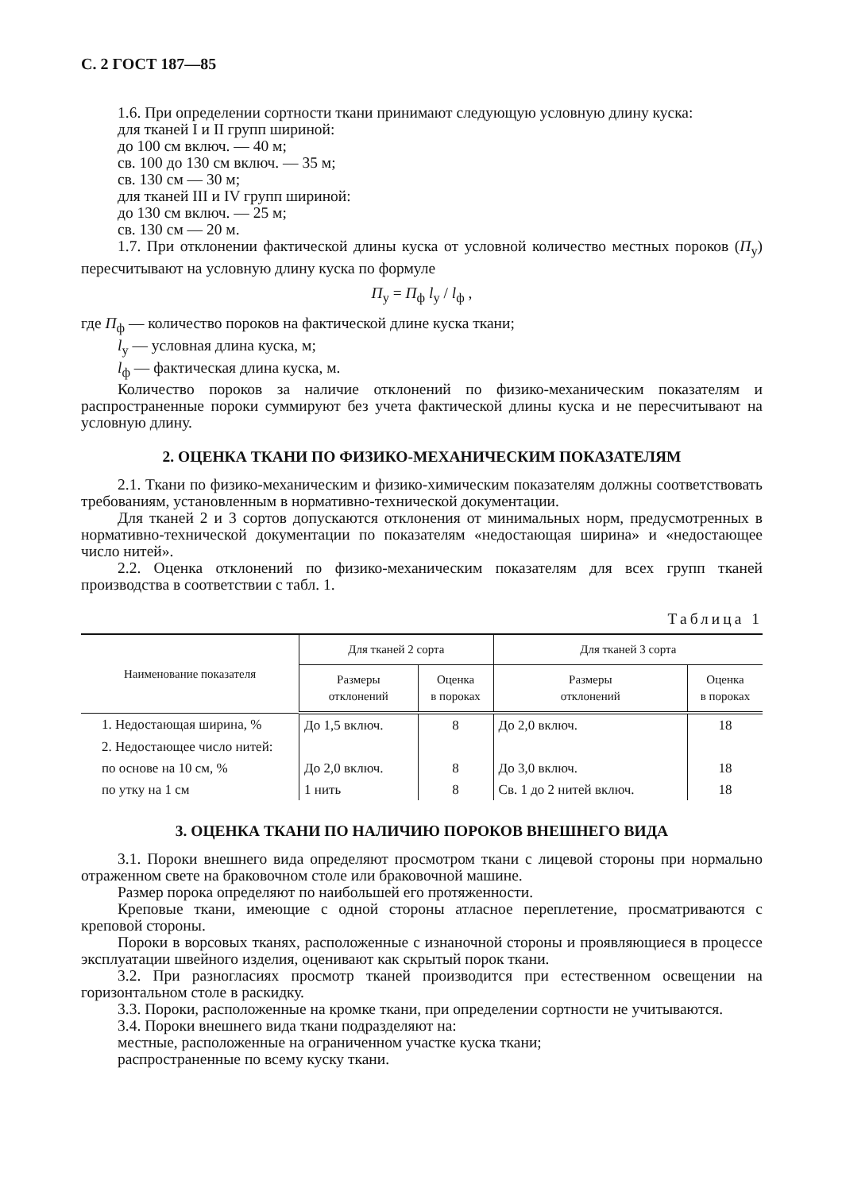С. 2 ГОСТ 187—85
1.6. При определении сортности ткани принимают следующую условную длину куска:
для тканей I и II групп шириной:
до 100 см включ. — 40 м;
св. 100 до 130 см включ. — 35 м;
св. 130 см — 30 м;
для тканей III и IV групп шириной:
до 130 см включ. — 25 м;
св. 130 см — 20 м.
1.7. При отклонении фактической длины куска от условной количество местных пороков (П<sub>у</sub>) пересчитывают на условную длину куска по формуле
П<sub>у</sub> = П<sub>ф</sub> l<sub>у</sub> / l<sub>ф</sub> ,
где П<sub>ф</sub> — количество пороков на фактической длине куска ткани;
l<sub>у</sub> — условная длина куска, м;
l<sub>ф</sub> — фактическая длина куска, м.
Количество пороков за наличие отклонений по физико-механическим показателям и распространенные пороки суммируют без учета фактической длины куска и не пересчитывают на условную длину.
2. ОЦЕНКА ТКАНИ ПО ФИЗИКО-МЕХАНИЧЕСКИМ ПОКАЗАТЕЛЯМ
2.1. Ткани по физико-механическим и физико-химическим показателям должны соответствовать требованиям, установленным в нормативно-технической документации.
Для тканей 2 и 3 сортов допускаются отклонения от минимальных норм, предусмотренных в нормативно-технической документации по показателям «недостающая ширина» и «недостающее число нитей».
2.2. Оценка отклонений по физико-механическим показателям для всех групп тканей производства в соответствии с табл. 1.
Таблица 1
| Наименование показателя | Для тканей 2 сорта | | Для тканей 3 сорта | |
| --- | --- | --- | --- | --- |
| | Размеры отклонений | Оценка в пороках | Размеры отклонений | Оценка в пороках |
| 1. Недостающая ширина, % | До 1,5 включ. | 8 | До 2,0 включ. | 18 |
| 2. Недостающее число нитей: | | | | |
| по основе на 10 см, % | До 2,0 включ. | 8 | До 3,0 включ. | 18 |
| по утку на 1 см | 1 нить | 8 | Св. 1 до 2 нитей включ. | 18 |
3. ОЦЕНКА ТКАНИ ПО НАЛИЧИЮ ПОРОКОВ ВНЕШНЕГО ВИДА
3.1. Пороки внешнего вида определяют просмотром ткани с лицевой стороны при нормально отраженном свете на браковочном столе или браковочной машине.
Размер порока определяют по наибольшей его протяженности.
Креповые ткани, имеющие с одной стороны атласное переплетение, просматриваются с креповой стороны.
Пороки в ворсовых тканях, расположенные с изнаночной стороны и проявляющиеся в процессе эксплуатации швейного изделия, оценивают как скрытый порок ткани.
3.2. При разногласиях просмотр тканей производится при естественном освещении на горизонтальном столе в раскидку.
3.3. Пороки, расположенные на кромке ткани, при определении сортности не учитываются.
3.4. Пороки внешнего вида ткани подразделяют на:
местные, расположенные на ограниченном участке куска ткани;
распространенные по всему куску ткани.